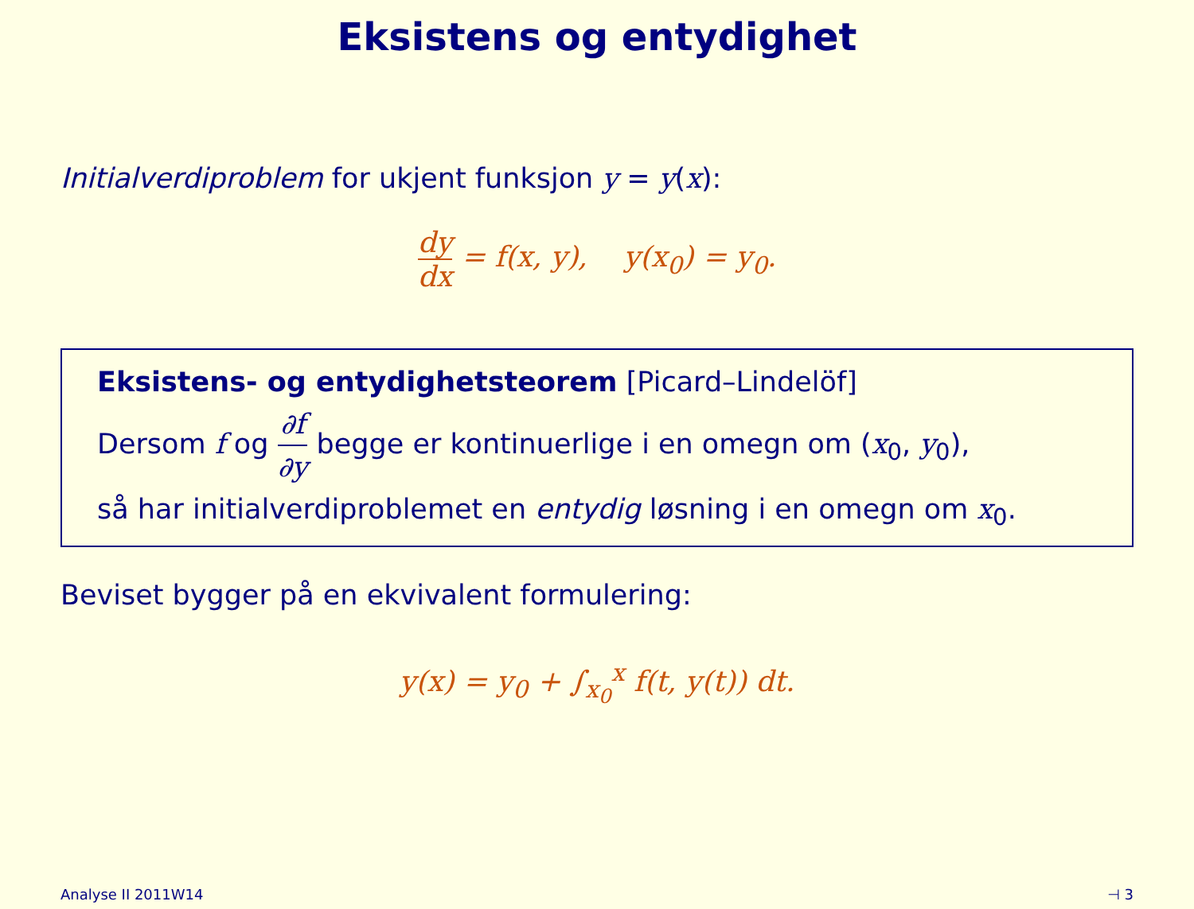Eksistens og entydighet
Initialverdiproblem for ukjent funksjon y = y(x):
dy dx = f(x, y), y(x<sub>0</sub>) = y<sub>0</sub>.
Eksistens- og entydighetsteorem [Picard–Lindelöf]
Dersom f og ∂f ∂y begge er kontinuerlige i en omegn om (x<sub>0</sub>, y<sub>0</sub>),
så har initialverdiproblemet en entydig løsning i en omegn om x<sub>0</sub>.
Beviset bygger på en ekvivalent formulering:
y(x) = y<sub>0</sub> + ∫<sub>x<sub>0</sub></sub><sup>x</sup> f(t, y(t)) dt.
Analyse II 2011W14 ⊣ 3